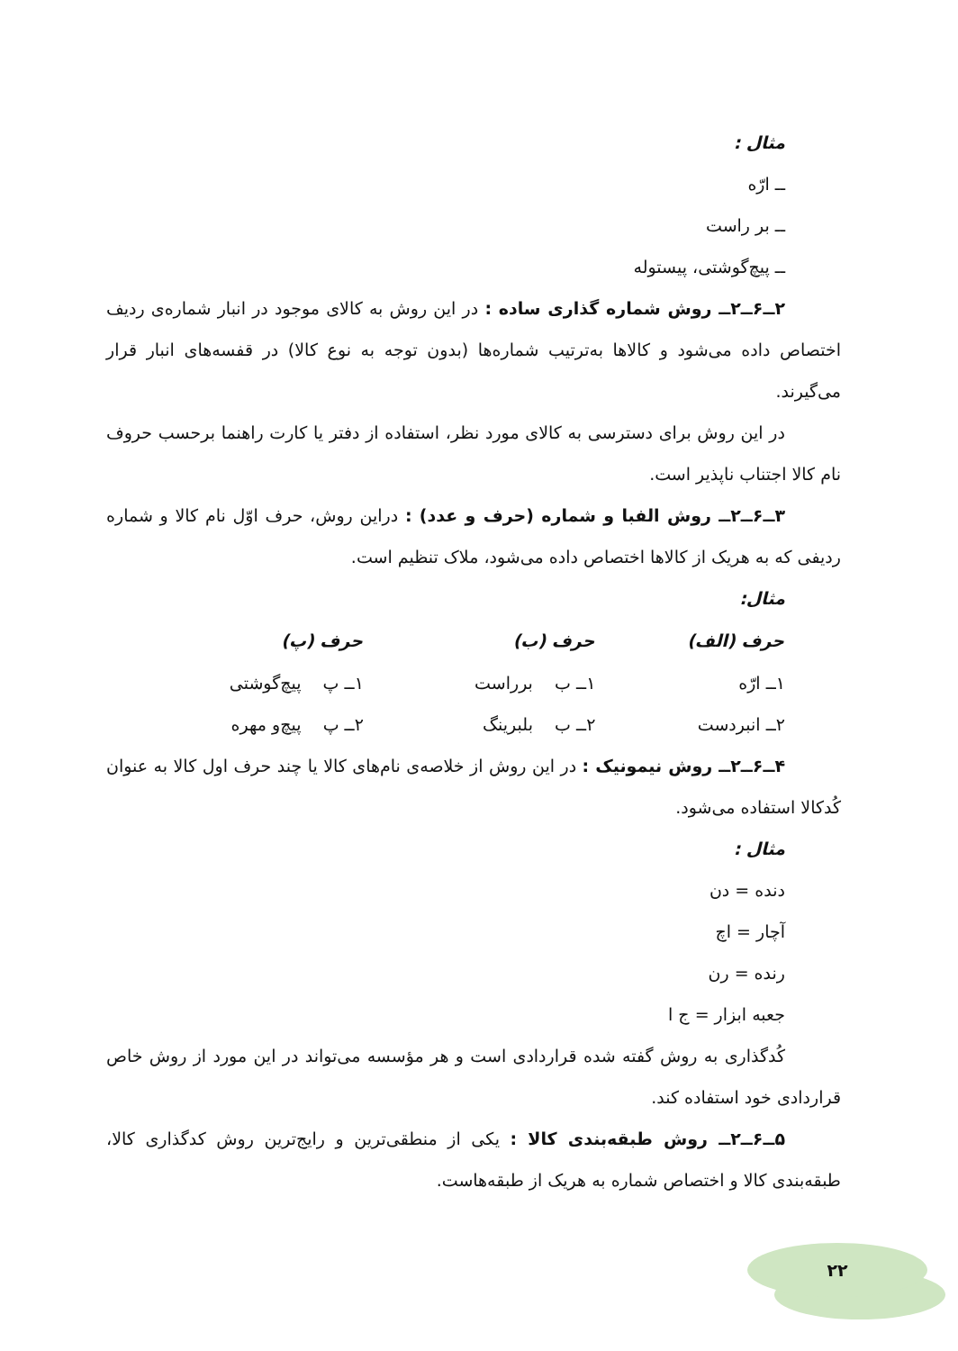مثال :
ــ ارّه
ــ بر راست
ــ پیچ‌گوشتی، پیستوله
۲ــ۶ــ۲ــ روش شماره گذاری ساده : در این روش به کالای موجود در انبار شماره‌ی ردیف اختصاص داده می‌شود و کالاها به‌ترتیب شماره‌ها (بدون توجه به نوع کالا) در قفسه‌های انبار قرار می‌گیرند.
در این روش برای دسترسی به کالای مورد نظر، استفاده از دفتر یا کارت راهنما برحسب حروف نام کالا اجتناب ناپذیر است.
۳ــ۶ــ۲ــ روش الفبا و شماره (حرف و عدد) : دراین روش، حرف اوّل نام کالا و شماره ردیفی که به هریک از کالاها اختصاص داده می‌شود، ملاک تنظیم است.
مثال:
| حرف (الف) | حرف (ب) | حرف (پ) |
| --- | --- | --- |
| ۱ــ ارّه | ۱ــ ب برراست | ۱ــ پ پیچ‌گوشتی |
| ۲ــ انبردست | ۲ــ ب بلبرینگ | ۲ــ پ پیچ‌و مهره |
۴ــ۶ــ۲ــ روش نیمونیک : در این روش از خلاصه‌ی نام‌های کالا یا چند حرف اول کالا به عنوان کُدکالا استفاده می‌شود.
مثال :
دنده = دن
آچار = اچ
رنده = رن
جعبه ابزار = ج ا
کُدگذاری به روش گفته شده قراردادی است و هر مؤسسه می‌تواند در این مورد از روش خاص قراردادی خود استفاده کند.
۵ــ۶ــ۲ــ روش طبقه‌بندی کالا : یکی از منطقی‌ترین و رایج‌ترین روش کدگذاری کالا، طبقه‌بندی کالا و اختصاص شماره به هریک از طبقه‌هاست.
۲۲